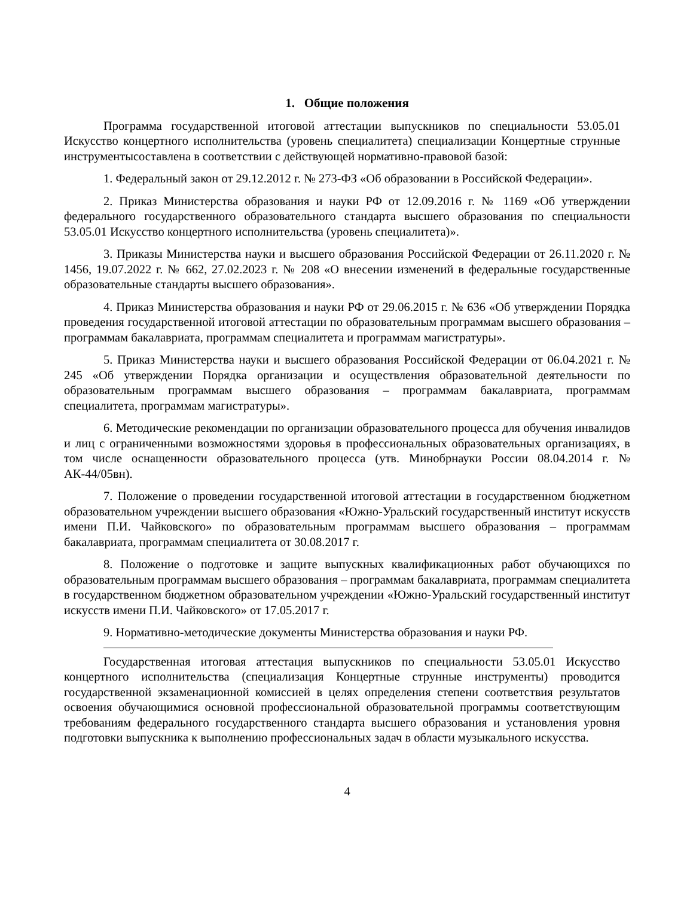1. Общие положения
Программа государственной итоговой аттестации выпускников по специальности 53.05.01 Искусство концертного исполнительства (уровень специалитета) специализации Концертные струнные инструментысоставлена в соответствии с действующей нормативно-правовой базой:
1. Федеральный закон от 29.12.2012 г. № 273-ФЗ «Об образовании в Российской Федерации».
2. Приказ Министерства образования и науки РФ от 12.09.2016 г. № 1169 «Об утверждении федерального государственного образовательного стандарта высшего образования по специальности 53.05.01 Искусство концертного исполнительства (уровень специалитета)».
3. Приказы Министерства науки и высшего образования Российской Федерации от 26.11.2020 г. № 1456, 19.07.2022 г. № 662, 27.02.2023 г. № 208 «О внесении изменений в федеральные государственные образовательные стандарты высшего образования».
4. Приказ Министерства образования и науки РФ от 29.06.2015 г. № 636 «Об утверждении Порядка проведения государственной итоговой аттестации по образовательным программам высшего образования – программам бакалавриата, программам специалитета и программам магистратуры».
5. Приказ Министерства науки и высшего образования Российской Федерации от 06.04.2021 г. № 245 «Об утверждении Порядка организации и осуществления образовательной деятельности по образовательным программам высшего образования – программам бакалавриата, программам специалитета, программам магистратуры».
6. Методические рекомендации по организации образовательного процесса для обучения инвалидов и лиц с ограниченными возможностями здоровья в профессиональных образовательных организациях, в том числе оснащенности образовательного процесса (утв. Минобрнауки России 08.04.2014 г. № АК-44/05вн).
7. Положение о проведении государственной итоговой аттестации в государственном бюджетном образовательном учреждении высшего образования «Южно-Уральский государственный институт искусств имени П.И. Чайковского» по образовательным программам высшего образования – программам бакалавриата, программам специалитета от 30.08.2017 г.
8. Положение о подготовке и защите выпускных квалификационных работ обучающихся по образовательным программам высшего образования – программам бакалавриата, программам специалитета в государственном бюджетном образовательном учреждении «Южно-Уральский государственный институт искусств имени П.И. Чайковского» от 17.05.2017 г.
9. Нормативно-методические документы Министерства образования и науки РФ.
Государственная итоговая аттестация выпускников по специальности 53.05.01 Искусство концертного исполнительства (специализация Концертные струнные инструменты) проводится государственной экзаменационной комиссией в целях определения степени соответствия результатов освоения обучающимися основной профессиональной образовательной программы соответствующим требованиям федерального государственного стандарта высшего образования и установления уровня подготовки выпускника к выполнению профессиональных задач в области музыкального искусства.
4